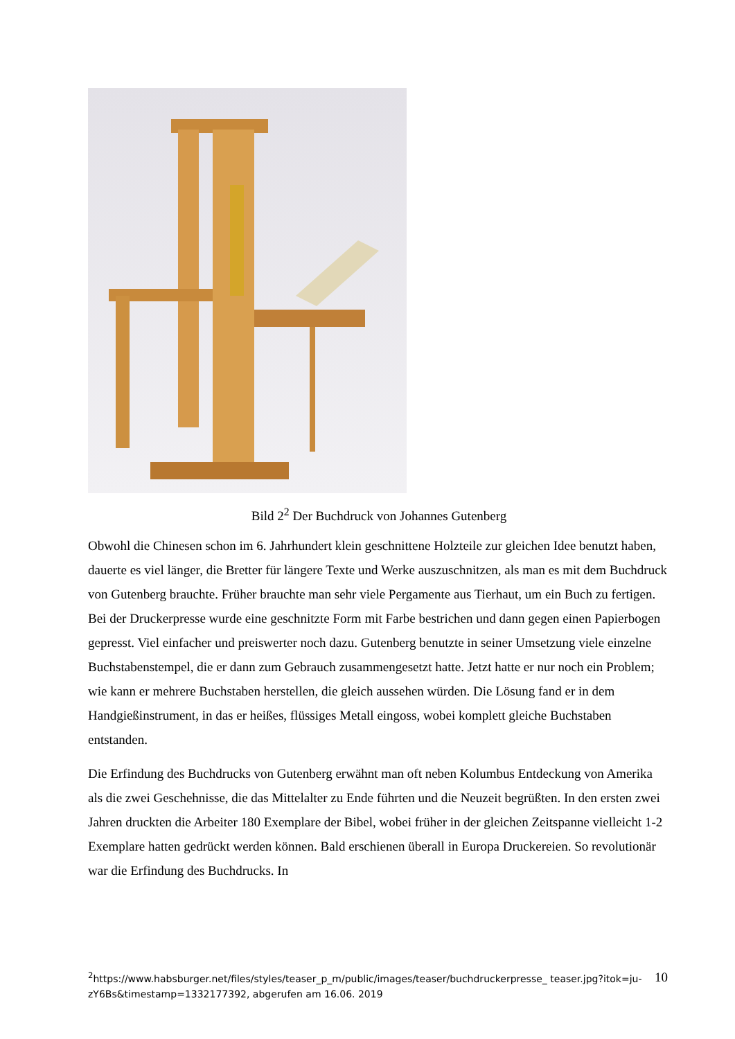Bild 2<sup>2</sup> Der Buchdruck von Johannes Gutenberg
Obwohl die Chinesen schon im 6. Jahrhundert klein geschnittene Holzteile zur gleichen Idee benutzt haben, dauerte es viel länger, die Bretter für längere Texte und Werke auszuschnitzen, als man es mit dem Buchdruck von Gutenberg brauchte. Früher brauchte man sehr viele Pergamente aus Tierhaut, um ein Buch zu fertigen. Bei der Druckerpresse wurde eine geschnitzte Form mit Farbe bestrichen und dann gegen einen Papierbogen gepresst. Viel einfacher und preiswerter noch dazu. Gutenberg benutzte in seiner Umsetzung viele einzelne Buchstabenstempel, die er dann zum Gebrauch zusammengesetzt hatte. Jetzt hatte er nur noch ein Problem; wie kann er mehrere Buchstaben herstellen, die gleich aussehen würden. Die Lösung fand er in dem Handgießinstrument, in das er heißes, flüssiges Metall eingoss, wobei komplett gleiche Buchstaben entstanden.
Die Erfindung des Buchdrucks von Gutenberg erwähnt man oft neben Kolumbus Entdeckung von Amerika als die zwei Geschehnisse, die das Mittelalter zu Ende führten und die Neuzeit begrüßten. In den ersten zwei Jahren druckten die Arbeiter 180 Exemplare der Bibel, wobei früher in der gleichen Zeitspanne vielleicht 1-2 Exemplare hatten gedrückt werden können. Bald erschienen überall in Europa Druckereien. So revolutionär war die Erfindung des Buchdrucks. In
<sup>2</sup> https://www.habsburger.net/files/styles/teaser_p_m/public/images/teaser/buchdruckerpresse_ teaser.jpg?itok=ju-zY6Bs&timestamp=1332177392, abgerufen am 16.06. 2019
10